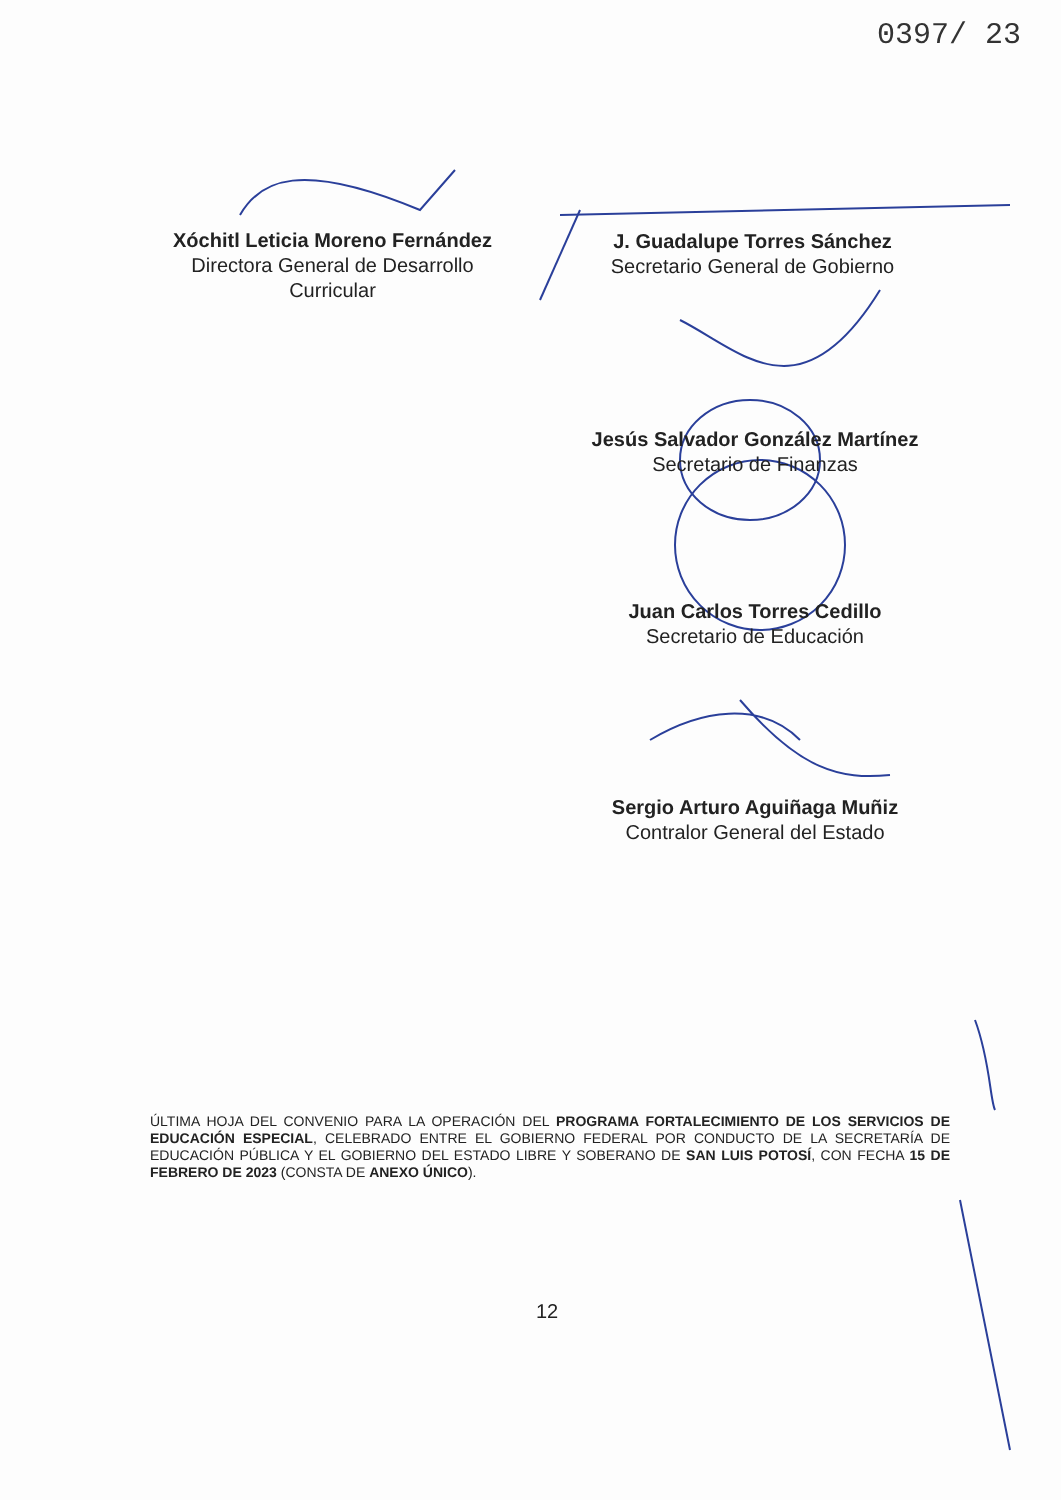0397/ 23
Xóchitl Leticia Moreno Fernández
Directora General de Desarrollo
Curricular
J. Guadalupe Torres Sánchez
Secretario General de Gobierno
Jesús Salvador González Martínez
Secretario de Finanzas
Juan Carlos Torres Cedillo
Secretario de Educación
Sergio Arturo Aguiñaga Muñiz
Contralor General del Estado
ÚLTIMA HOJA DEL CONVENIO PARA LA OPERACIÓN DEL PROGRAMA FORTALECIMIENTO DE LOS SERVICIOS DE EDUCACIÓN ESPECIAL, CELEBRADO ENTRE EL GOBIERNO FEDERAL POR CONDUCTO DE LA SECRETARÍA DE EDUCACIÓN PÚBLICA Y EL GOBIERNO DEL ESTADO LIBRE Y SOBERANO DE SAN LUIS POTOSÍ, CON FECHA 15 DE FEBRERO DE 2023 (CONSTA DE ANEXO ÚNICO).
12